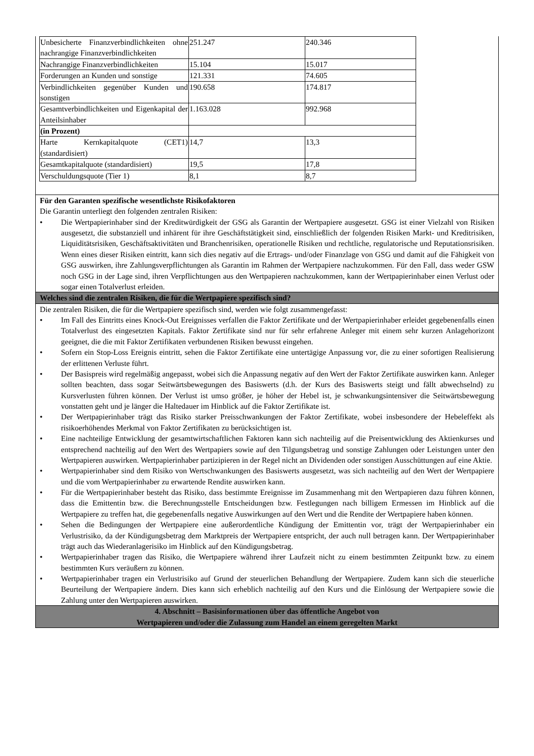| Unbesicherte Finanzverbindlichkeiten ohne nachrangige Finanzverbindlichkeiten | 251.247 | 240.346 |
| Nachrangige Finanzverbindlichkeiten | 15.104 | 15.017 |
| Forderungen an Kunden und sonstige | 121.331 | 74.605 |
| Verbindlichkeiten gegenüber Kunden und sonstigen | 190.658 | 174.817 |
| Gesamtverbindlichkeiten und Eigenkapital der Anteilsinhaber | 1.163.028 | 992.968 |
| (in Prozent) | | |
| Harte Kernkapitalquote (CET1) (standardisiert) | 14,7 | 13,3 |
| Gesamtkapitalquote (standardisiert) | 19,5 | 17,8 |
| Verschuldungsquote (Tier 1) | 8,1 | 8,7 |
Für den Garanten spezifische wesentlichste Risikofaktoren
Die Garantin unterliegt den folgenden zentralen Risiken:
• Die Wertpapierinhaber sind der Kreditwürdigkeit der GSG als Garantin der Wertpapiere ausgesetzt. GSG ist einer Vielzahl von Risiken ausgesetzt, die substanziell und inhärent für ihre Geschäftstätigkeit sind, einschließlich der folgenden Risiken Markt- und Kreditrisiken, Liquiditätsrisiken, Geschäftsaktivitäten und Branchenrisiken, operationelle Risiken und rechtliche, regulatorische und Reputationsrisiken. Wenn eines dieser Risiken eintritt, kann sich dies negativ auf die Ertrags- und/oder Finanzlage von GSG und damit auf die Fähigkeit von GSG auswirken, ihre Zahlungsverpflichtungen als Garantin im Rahmen der Wertpapiere nachzukommen. Für den Fall, dass weder GSW noch GSG in der Lage sind, ihren Verpflichtungen aus den Wertpapieren nachzukommen, kann der Wertpapierinhaber einen Verlust oder sogar einen Totalverlust erleiden.
Welches sind die zentralen Risiken, die für die Wertpapiere spezifisch sind?
Die zentralen Risiken, die für die Wertpapiere spezifisch sind, werden wie folgt zusammengefasst:
• Im Fall des Eintritts eines Knock-Out Ereignisses verfallen die Faktor Zertifikate und der Wertpapierinhaber erleidet gegebenenfalls einen Totalverlust des eingesetzten Kapitals. Faktor Zertifikate sind nur für sehr erfahrene Anleger mit einem sehr kurzen Anlagehorizont geeignet, die die mit Faktor Zertifikaten verbundenen Risiken bewusst eingehen.
• Sofern ein Stop-Loss Ereignis eintritt, sehen die Faktor Zertifikate eine untertägige Anpassung vor, die zu einer sofortigen Realisierung der erlittenen Verluste führt.
• Der Basispreis wird regelmäßig angepasst, wobei sich die Anpassung negativ auf den Wert der Faktor Zertifikate auswirken kann. Anleger sollten beachten, dass sogar Seitwärtsbewegungen des Basiswerts (d.h. der Kurs des Basiswerts steigt und fällt abwechselnd) zu Kursverlusten führen können. Der Verlust ist umso größer, je höher der Hebel ist, je schwankungsintensiver die Seitwärtsbewegung vonstatten geht und je länger die Haltedauer im Hinblick auf die Faktor Zertifikate ist.
• Der Wertpapierinhaber trägt das Risiko starker Preisschwankungen der Faktor Zertifikate, wobei insbesondere der Hebeleffekt als risikoerhöhendes Merkmal von Faktor Zertifikaten zu berücksichtigen ist.
• Eine nachteilige Entwicklung der gesamtwirtschaftlichen Faktoren kann sich nachteilig auf die Preisentwicklung des Aktienkurses und entsprechend nachteilig auf den Wert des Wertpapiers sowie auf den Tilgungsbetrag und sonstige Zahlungen oder Leistungen unter den Wertpapieren auswirken. Wertpapierinhaber partizipieren in der Regel nicht an Dividenden oder sonstigen Ausschüttungen auf eine Aktie.
• Wertpapierinhaber sind dem Risiko von Wertschwankungen des Basiswerts ausgesetzt, was sich nachteilig auf den Wert der Wertpapiere und die vom Wertpapierinhaber zu erwartende Rendite auswirken kann.
• Für die Wertpapierinhaber besteht das Risiko, dass bestimmte Ereignisse im Zusammenhang mit den Wertpapieren dazu führen können, dass die Emittentin bzw. die Berechnungsstelle Entscheidungen bzw. Festlegungen nach billigem Ermessen im Hinblick auf die Wertpapiere zu treffen hat, die gegebenenfalls negative Auswirkungen auf den Wert und die Rendite der Wertpapiere haben können.
• Sehen die Bedingungen der Wertpapiere eine außerordentliche Kündigung der Emittentin vor, trägt der Wertpapierinhaber ein Verlustrisiko, da der Kündigungsbetrag dem Marktpreis der Wertpapiere entspricht, der auch null betragen kann. Der Wertpapierinhaber trägt auch das Wiederanlagerisiko im Hinblick auf den Kündigungsbetrag.
• Wertpapierinhaber tragen das Risiko, die Wertpapiere während ihrer Laufzeit nicht zu einem bestimmten Zeitpunkt bzw. zu einem bestimmten Kurs veräußern zu können.
• Wertpapierinhaber tragen ein Verlustrisiko auf Grund der steuerlichen Behandlung der Wertpapiere. Zudem kann sich die steuerliche Beurteilung der Wertpapiere ändern. Dies kann sich erheblich nachteilig auf den Kurs und die Einlösung der Wertpapiere sowie die Zahlung unter den Wertpapieren auswirken.
4. Abschnitt – Basisinformationen über das öffentliche Angebot von
Wertpapieren und/oder die Zulassung zum Handel an einem geregelten Markt